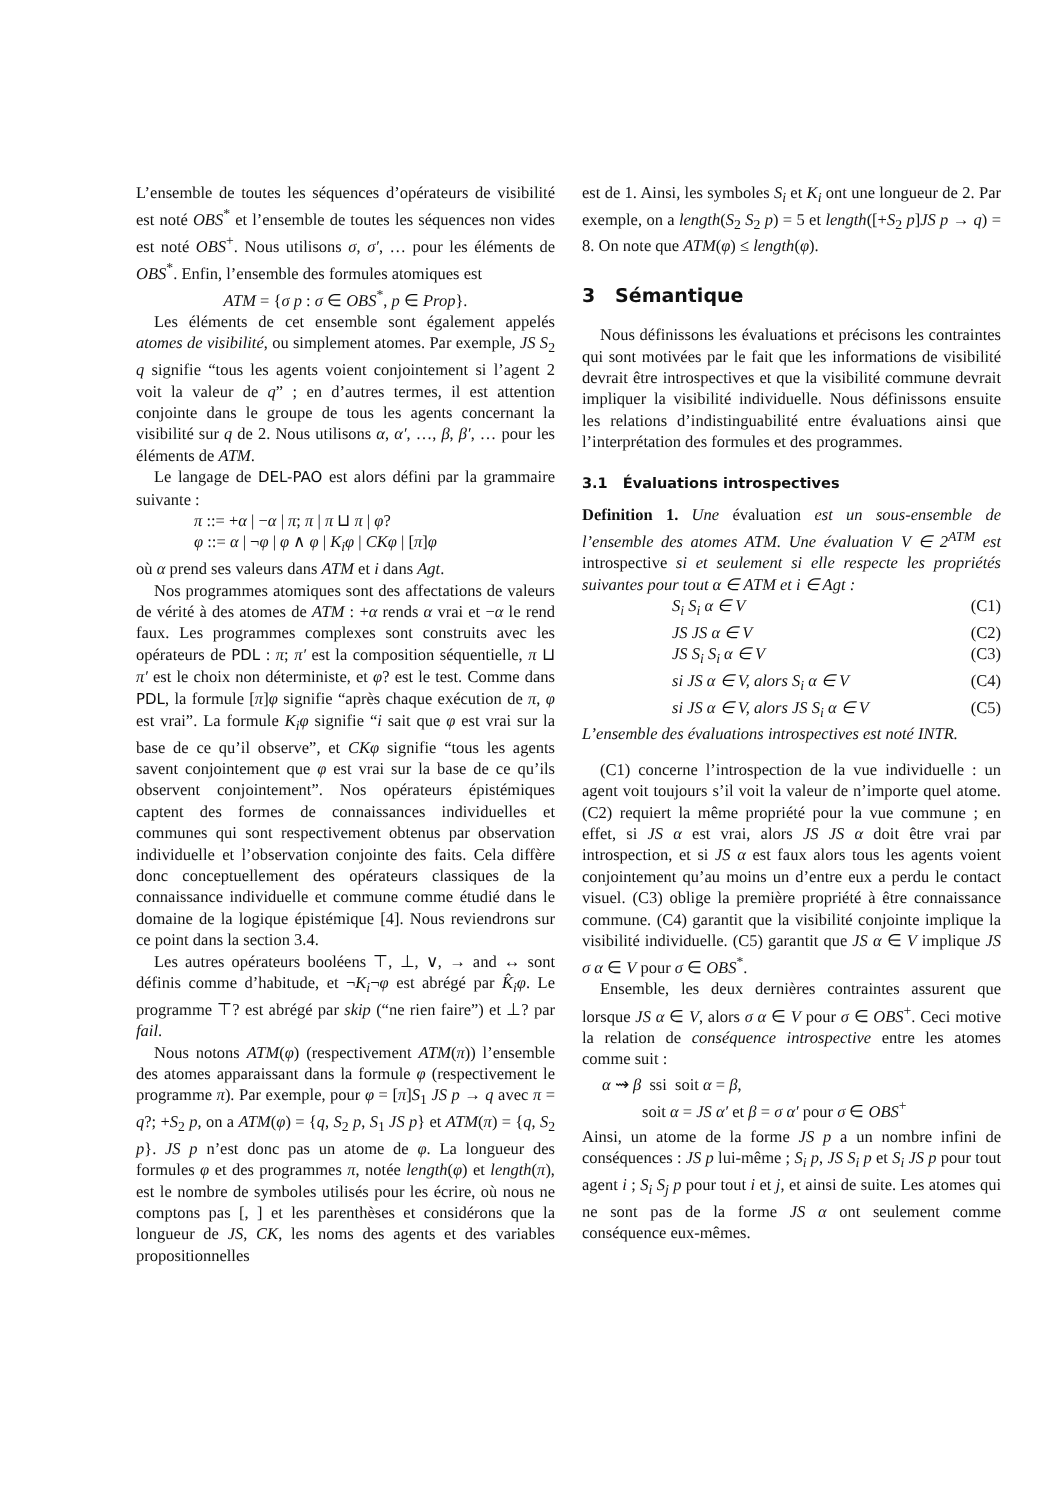L’ensemble de toutes les séquences d’opérateurs de visibilité est noté OBS<sup>*</sup> et l’ensemble de toutes les séquences non vides est noté OBS<sup>+</sup>. Nous utilisons σ, σ′, … pour les éléments de OBS<sup>*</sup>. Enfin, l’ensemble des formules atomiques est
ATM = {σ p : σ ∈ OBS<sup>*</sup>, p ∈ Prop}.
Les éléments de cet ensemble sont également appelés atomes de visibilité, ou simplement atomes. Par exemple, JS S<sub>2</sub> q signifie “tous les agents voient conjointement si l’agent 2 voit la valeur de q” ; en d’autres termes, il est attention conjointe dans le groupe de tous les agents concernant la visibilité sur q de 2. Nous utilisons α, α′, …, β, β′, … pour les éléments de ATM.
Le langage de DEL-PAO est alors défini par la grammaire suivante :
π ::= +α | −α | π; π | π ⊔ π | φ?
φ ::= α | ¬φ | φ ∧ φ | K<sub>i</sub>φ | CKφ | [π]φ
où α prend ses valeurs dans ATM et i dans Agt.
Nos programmes atomiques sont des affectations de valeurs de vérité à des atomes de ATM : +α rends α vrai et −α le rend faux. Les programmes complexes sont construits avec les opérateurs de PDL : π; π′ est la composition séquentielle, π ⊔ π′ est le choix non déterministe, et φ? est le test. Comme dans PDL, la formule [π]φ signifie “après chaque exécution de π, φ est vrai”. La formule K<sub>i</sub>φ signifie “i sait que φ est vrai sur la base de ce qu’il observe”, et CKφ signifie “tous les agents savent conjointement que φ est vrai sur la base de ce qu’ils observent conjointement”. Nos opérateurs épistémiques captent des formes de connaissances individuelles et communes qui sont respectivement obtenus par observation individuelle et l’observation conjointe des faits. Cela diffère donc conceptuellement des opérateurs classiques de la connaissance individuelle et commune comme étudié dans le domaine de la logique épistémique [4]. Nous reviendrons sur ce point dans la section 3.4.
Les autres opérateurs booléens ⊤, ⊥, ∨, → and ↔ sont définis comme d’habitude, et ¬K<sub>i</sub>¬φ est abrégé par K̂<sub>i</sub>φ. Le programme ⊤? est abrégé par skip (“ne rien faire”) et ⊥? par fail.
Nous notons ATM(φ) (respectivement ATM(π)) l’ensemble des atomes apparaissant dans la formule φ (respectivement le programme π). Par exemple, pour φ = [π]S<sub>1</sub> JS p → q avec π = q?; +S<sub>2</sub> p, on a ATM(φ) = {q, S<sub>2</sub> p, S<sub>1</sub> JS p} et ATM(π) = {q, S<sub>2</sub> p}. JS p n’est donc pas un atome de φ. La longueur des formules φ et des programmes π, notée length(φ) et length(π), est le nombre de symboles utilisés pour les écrire, où nous ne comptons pas [, ] et les parenthèses et considérons que la longueur de JS, CK, les noms des agents et des variables propositionnelles
est de 1. Ainsi, les symboles S<sub>i</sub> et K<sub>i</sub> ont une longueur de 2. Par exemple, on a length(S<sub>2</sub> S<sub>2</sub> p) = 5 et length([+S<sub>2</sub> p]JS p → q) = 8. On note que ATM(φ) ≤ length(φ).
3 Sémantique
Nous définissons les évaluations et précisons les contraintes qui sont motivées par le fait que les informations de visibilité devrait être introspectives et que la visibilité commune devrait impliquer la visibilité individuelle. Nous définissons ensuite les relations d’indistinguabilité entre évaluations ainsi que l’interprétation des formules et des programmes.
3.1 Évaluations introspectives
Definition 1. Une évaluation est un sous-ensemble de l’ensemble des atomes ATM. Une évaluation V ∈ 2<sup>ATM</sup> est introspective si et seulement si elle respecte les propriétés suivantes pour tout α ∈ ATM et i ∈ Agt :
S<sub>i</sub> S<sub>i</sub> α ∈ V (C1)
JS JS α ∈ V (C2)
JS S<sub>i</sub> S<sub>i</sub> α ∈ V (C3)
si JS α ∈ V, alors S<sub>i</sub> α ∈ V (C4)
si JS α ∈ V, alors JS S<sub>i</sub> α ∈ V (C5)
L’ensemble des évaluations introspectives est noté INTR.
(C1) concerne l’introspection de la vue individuelle : un agent voit toujours s’il voit la valeur de n’importe quel atome. (C2) requiert la même propriété pour la vue commune ; en effet, si JS α est vrai, alors JS JS α doit être vrai par introspection, et si JS α est faux alors tous les agents voient conjointement qu’au moins un d’entre eux a perdu le contact visuel. (C3) oblige la première propriété à être connaissance commune. (C4) garantit que la visibilité conjointe implique la visibilité individuelle. (C5) garantit que JS α ∈ V implique JS σ α ∈ V pour σ ∈ OBS<sup>*</sup>.
Ensemble, les deux dernières contraintes assurent que lorsque JS α ∈ V, alors σ α ∈ V pour σ ∈ OBS<sup>+</sup>. Ceci motive la relation de conséquence introspective entre les atomes comme suit :
α ⇝ β ssi soit α = β,
soit α = JS α′ et β = σ α′ pour σ ∈ OBS<sup>+</sup>
Ainsi, un atome de la forme JS p a un nombre infini de conséquences : JS p lui-même ; S<sub>i</sub> p, JS S<sub>i</sub> p et S<sub>i</sub> JS p pour tout agent i ; S<sub>i</sub> S<sub>j</sub> p pour tout i et j, et ainsi de suite. Les atomes qui ne sont pas de la forme JS α ont seulement comme conséquence eux-mêmes.